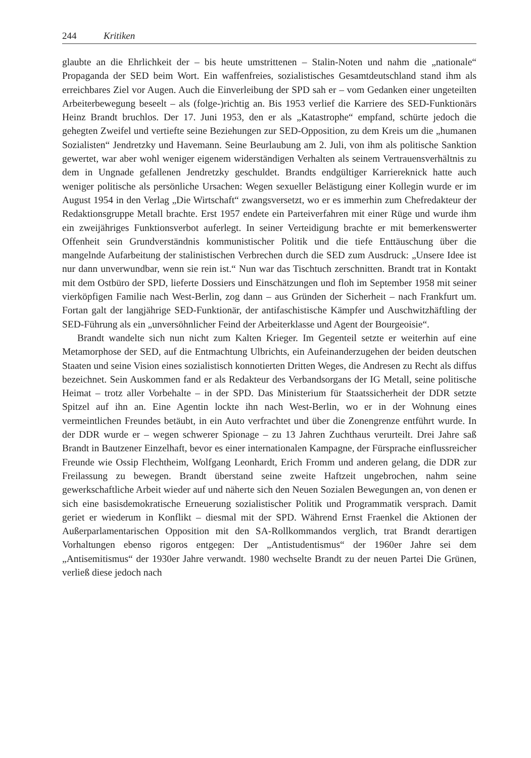244 Kritiken
glaubte an die Ehrlichkeit der – bis heute umstrittenen – Stalin-Noten und nahm die „nationale“ Propaganda der SED beim Wort. Ein waffenfreies, sozialistisches Gesamtdeutschland stand ihm als erreichbares Ziel vor Augen. Auch die Einverleibung der SPD sah er – vom Gedanken einer ungeteilten Arbeiterbewegung beseelt – als (folge-)richtig an. Bis 1953 verlief die Karriere des SED-Funktionärs Heinz Brandt bruchlos. Der 17. Juni 1953, den er als „Katastrophe“ empfand, schürte jedoch die gehegten Zweifel und vertiefte seine Beziehungen zur SED-Opposition, zu dem Kreis um die „humanen Sozialisten“ Jendretzky und Havemann. Seine Beurlaubung am 2. Juli, von ihm als politische Sanktion gewertet, war aber wohl weniger eigenem widerständigen Verhalten als seinem Vertrauensverhältnis zu dem in Ungnade gefallenen Jendretzky geschuldet. Brandts endgültiger Karriereknick hatte auch weniger politische als persönliche Ursachen: Wegen sexueller Belästigung einer Kollegin wurde er im August 1954 in den Verlag „Die Wirtschaft“ zwangsversetzt, wo er es immerhin zum Chefredakteur der Redaktionsgruppe Metall brachte. Erst 1957 endete ein Parteiverfahren mit einer Rüge und wurde ihm ein zweijähriges Funktionsverbot auferlegt. In seiner Verteidigung brachte er mit bemerkenswerter Offenheit sein Grundverständnis kommunistischer Politik und die tiefe Enttäuschung über die mangelnde Aufarbeitung der stalinistischen Verbrechen durch die SED zum Ausdruck: „Unsere Idee ist nur dann unverwundbar, wenn sie rein ist.“ Nun war das Tischtuch zerschnitten. Brandt trat in Kontakt mit dem Ostbüro der SPD, lieferte Dossiers und Einschätzungen und floh im September 1958 mit seiner vierköpfigen Familie nach West-Berlin, zog dann – aus Gründen der Sicherheit – nach Frankfurt um. Fortan galt der langjährige SED-Funktionär, der antifaschistische Kämpfer und Auschwitzhäftling der SED-Führung als ein „unversöhnlicher Feind der Arbeiterklasse und Agent der Bourgeoisie“.
Brandt wandelte sich nun nicht zum Kalten Krieger. Im Gegenteil setzte er weiterhin auf eine Metamorphose der SED, auf die Entmachtung Ulbrichts, ein Aufeinanderzugehen der beiden deutschen Staaten und seine Vision eines sozialistisch konnotierten Dritten Weges, die Andresen zu Recht als diffus bezeichnet. Sein Auskommen fand er als Redakteur des Verbandsorgans der IG Metall, seine politische Heimat – trotz aller Vorbehalte – in der SPD. Das Ministerium für Staatssicherheit der DDR setzte Spitzel auf ihn an. Eine Agentin lockte ihn nach West-Berlin, wo er in der Wohnung eines vermeintlichen Freundes betäubt, in ein Auto verfrachtet und über die Zonengrenze entführt wurde. In der DDR wurde er – wegen schwerer Spionage – zu 13 Jahren Zuchthaus verurteilt. Drei Jahre saß Brandt in Bautzener Einzelhaft, bevor es einer internationalen Kampagne, der Fürsprache einflussreicher Freunde wie Ossip Flechtheim, Wolfgang Leonhardt, Erich Fromm und anderen gelang, die DDR zur Freilassung zu bewegen. Brandt überstand seine zweite Haftzeit ungebrochen, nahm seine gewerkschaftliche Arbeit wieder auf und näherte sich den Neuen Sozialen Bewegungen an, von denen er sich eine basisdemokratische Erneuerung sozialistischer Politik und Programmatik versprach. Damit geriet er wiederum in Konflikt – diesmal mit der SPD. Während Ernst Fraenkel die Aktionen der Außerparlamentarischen Opposition mit den SA-Rollkommandos verglich, trat Brandt derartigen Vorhaltungen ebenso rigoros entgegen: Der „Antistudentismus“ der 1960er Jahre sei dem „Antisemitismus“ der 1930er Jahre verwandt. 1980 wechselte Brandt zu der neuen Partei Die Grünen, verließ diese jedoch nach